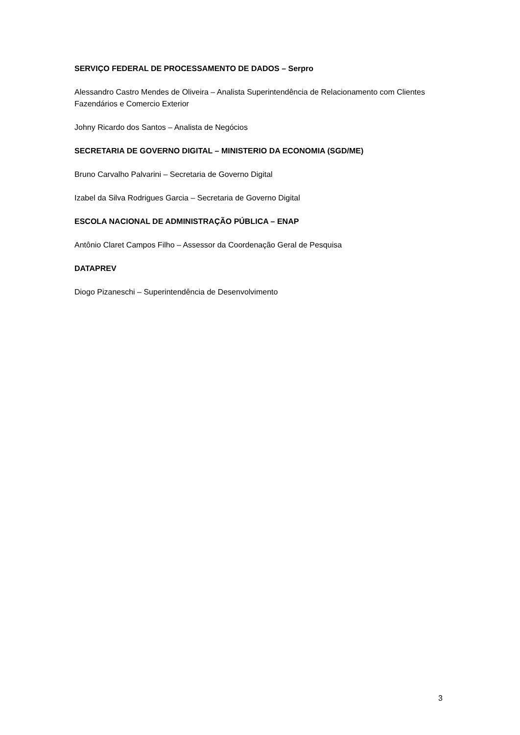SERVIÇO FEDERAL DE PROCESSAMENTO DE DADOS – Serpro
Alessandro Castro Mendes de Oliveira – Analista Superintendência de Relacionamento com Clientes Fazendários e Comercio Exterior
Johny Ricardo dos Santos – Analista de Negócios
SECRETARIA DE GOVERNO DIGITAL – MINISTERIO DA ECONOMIA (SGD/ME)
Bruno Carvalho Palvarini – Secretaria de Governo Digital
Izabel da Silva Rodrigues Garcia – Secretaria de Governo Digital
ESCOLA NACIONAL DE ADMINISTRAÇÃO PÚBLICA – ENAP
Antônio Claret Campos Filho – Assessor da Coordenação Geral de Pesquisa
DATAPREV
Diogo Pizaneschi – Superintendência de Desenvolvimento
3